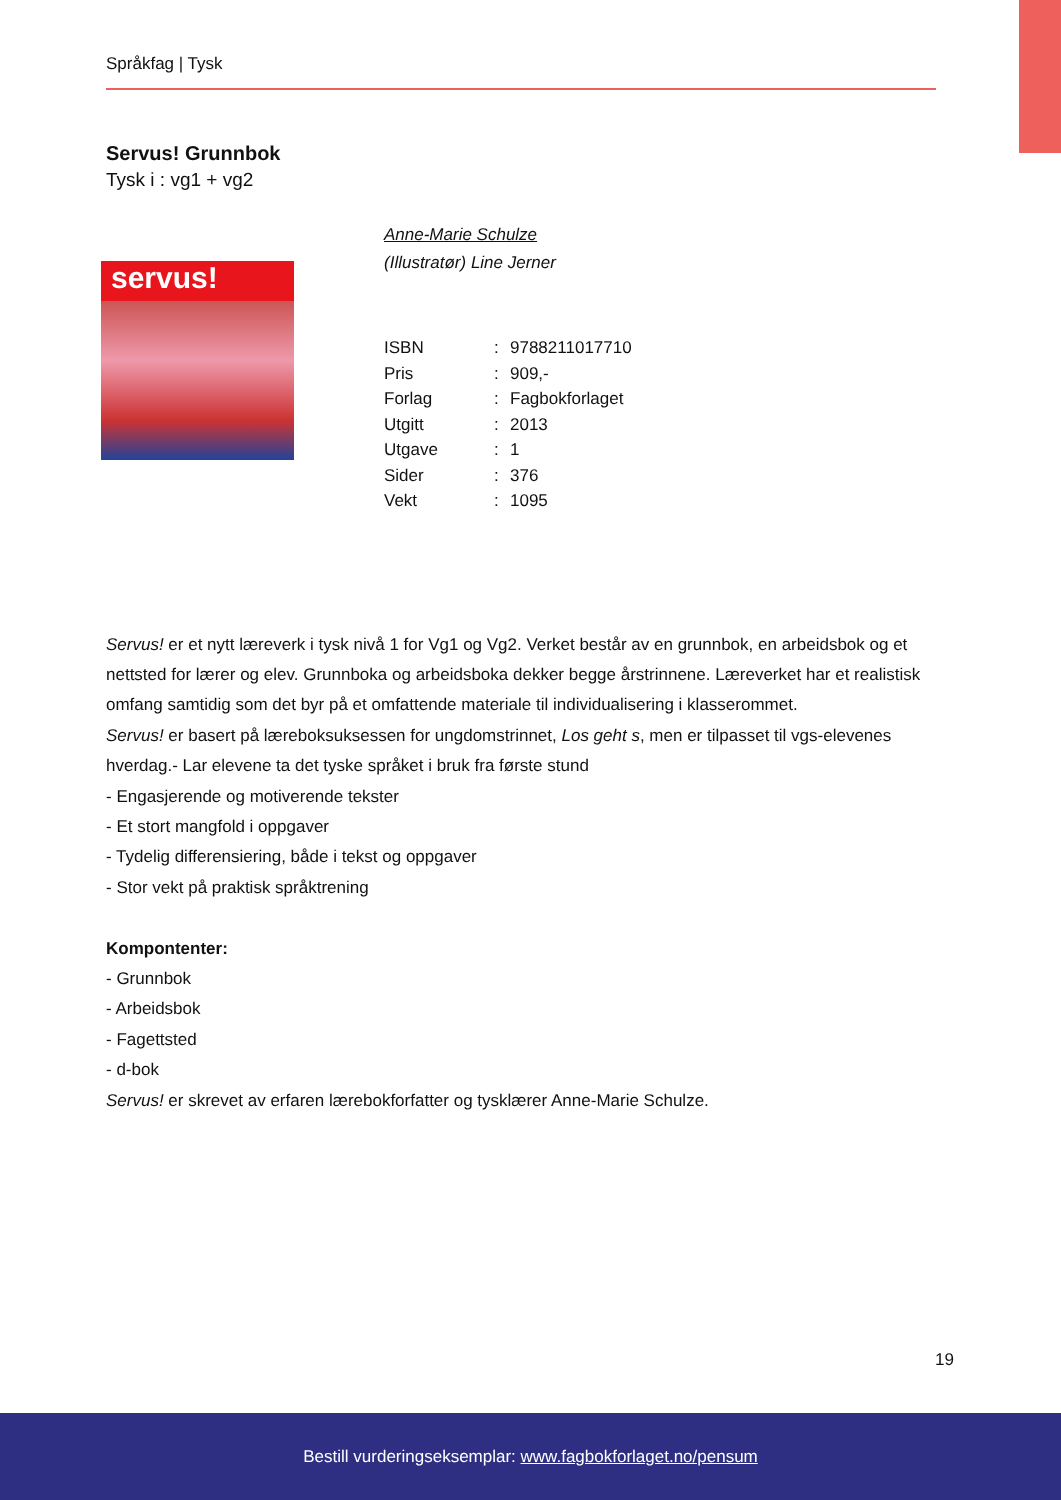Språkfag | Tysk
Servus! Grunnbok
Tysk i : vg1 + vg2
servus!
Anne-Marie Schulze
(Illustratør) Line Jerner
| ISBN | : | 9788211017710 |
| Pris | : | 909,- |
| Forlag | : | Fagbokforlaget |
| Utgitt | : | 2013 |
| Utgave | : | 1 |
| Sider | : | 376 |
| Vekt | : | 1095 |
Servus! er et nytt læreverk i tysk nivå 1 for Vg1 og Vg2. Verket består av en grunnbok, en arbeidsbok og et nettsted for lærer og elev. Grunnboka og arbeidsboka dekker begge årstrinnene. Læreverket har et realistisk omfang samtidig som det byr på et omfattende materiale til individualisering i klasserommet.
Servus! er basert på læreboksuksessen for ungdomstrinnet, Los geht s, men er tilpasset til vgs-elevenes hverdag.- Lar elevene ta det tyske språket i bruk fra første stund
- Engasjerende og motiverende tekster
- Et stort mangfold i oppgaver
- Tydelig differensiering, både i tekst og oppgaver
- Stor vekt på praktisk språktrening
Kompontenter:
- Grunnbok
- Arbeidsbok
- Fagettsted
- d-bok
Servus! er skrevet av erfaren lærebokforfatter og tysklærer Anne-Marie Schulze.
19
Bestill vurderingseksemplar: www.fagbokforlaget.no/pensum